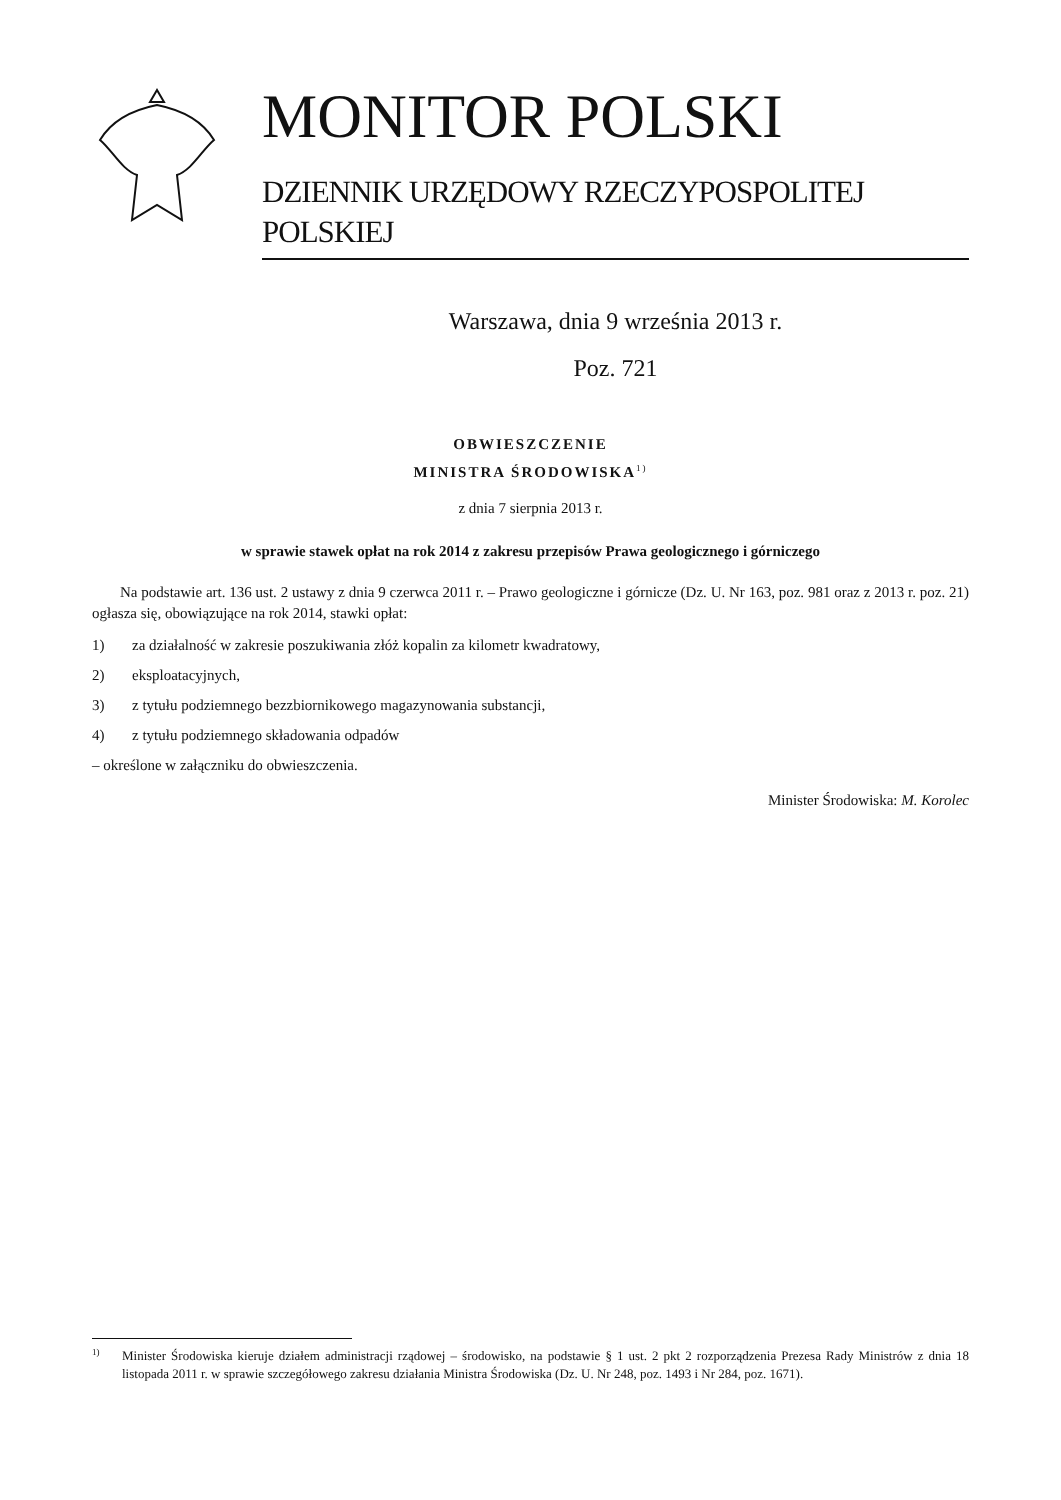MONITOR POLSKI
DZIENNIK URZĘDOWY RZECZYPOSPOLITEJ POLSKIEJ
Warszawa, dnia 9 września 2013 r.
Poz. 721
OBWIESZCZENIE
MINISTRA ŚRODOWISKA<sup>1)</sup>
z dnia 7 sierpnia 2013 r.
w sprawie stawek opłat na rok 2014 z zakresu przepisów Prawa geologicznego i górniczego
Na podstawie art. 136 ust. 2 ustawy z dnia 9 czerwca 2011 r. – Prawo geologiczne i górnicze (Dz. U. Nr 163, poz. 981 oraz z 2013 r. poz. 21) ogłasza się, obowiązujące na rok 2014, stawki opłat:
1) za działalność w zakresie poszukiwania złóż kopalin za kilometr kwadratowy,
2) eksploatacyjnych,
3) z tytułu podziemnego bezzbiornikowego magazynowania substancji,
4) z tytułu podziemnego składowania odpadów
– określone w załączniku do obwieszczenia.
Minister Środowiska: M. Korolec
1) Minister Środowiska kieruje działem administracji rządowej – środowisko, na podstawie § 1 ust. 2 pkt 2 rozporządzenia Prezesa Rady Ministrów z dnia 18 listopada 2011 r. w sprawie szczegółowego zakresu działania Ministra Środowiska (Dz. U. Nr 248, poz. 1493 i Nr 284, poz. 1671).